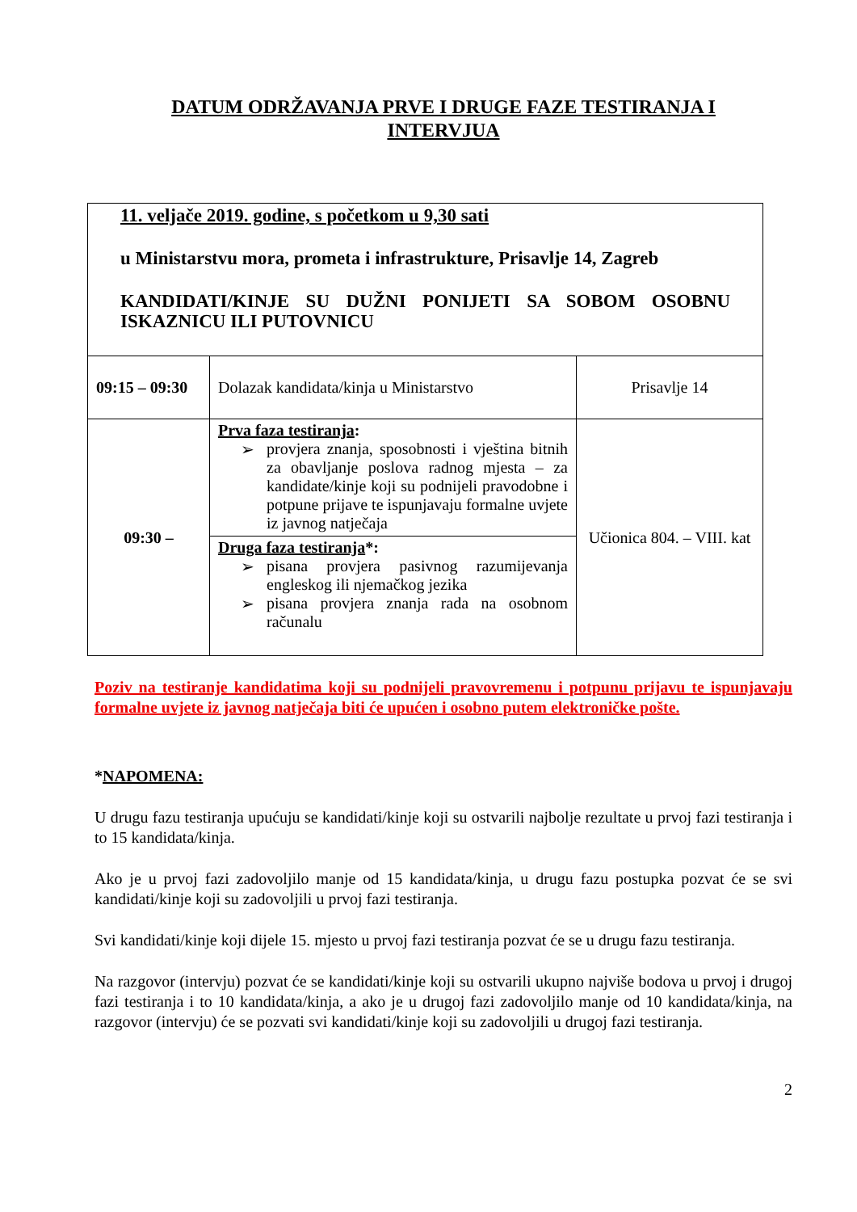DATUM ODRŽAVANJA PRVE I DRUGE FAZE TESTIRANJA I
INTERVJUA
| 11. veljače 2019. godine, s početkom u 9,30 sati u Ministarstvu mora, prometa i infrastrukture, Prisavlje 14, Zagreb KANDIDATI/KINJE SU DUŽNI PONIJETI SA SOBOM OSOBNU ISKAZNICU ILI PUTOVNICU | | |
| 09:15 – 09:30 | Dolazak kandidata/kinja u Ministarstvo | Prisavlje 14 |
| 09:30 – | Prva faza testiranja : ➢ provjera znanja, sposobnosti i vještina bitnih za obavljanje poslova radnog mjesta – za kandidate/kinje koji su podnijeli pravodobne i potpune prijave te ispunjavaju formalne uvjete iz javnog natječaja | Učionica 804. – VIII. kat |
| | Druga faza testiranja *: ➢ pisana provjera pasivnog razumijevanja engleskog ili njemačkog jezika ➢ pisana provjera znanja rada na osobnom računalu | |
Poziv na testiranje kandidatima koji su podnijeli pravovremenu i potpunu prijavu te ispunjavaju formalne uvjete iz javnog natječaja biti će upućen i osobno putem elektroničke pošte.
*NAPOMENA:
U drugu fazu testiranja upućuju se kandidati/kinje koji su ostvarili najbolje rezultate u prvoj fazi testiranja i to 15 kandidata/kinja.
Ako je u prvoj fazi zadovoljilo manje od 15 kandidata/kinja, u drugu fazu postupka pozvat će se svi kandidati/kinje koji su zadovoljili u prvoj fazi testiranja.
Svi kandidati/kinje koji dijele 15. mjesto u prvoj fazi testiranja pozvat će se u drugu fazu testiranja.
Na razgovor (intervju) pozvat će se kandidati/kinje koji su ostvarili ukupno najviše bodova u prvoj i drugoj fazi testiranja i to 10 kandidata/kinja, a ako je u drugoj fazi zadovoljilo manje od 10 kandidata/kinja, na razgovor (intervju) će se pozvati svi kandidati/kinje koji su zadovoljili u drugoj fazi testiranja.
2